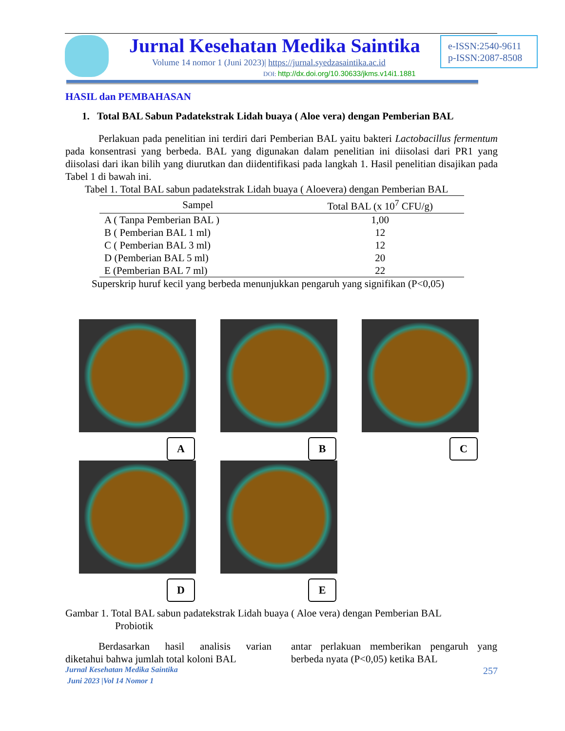Jurnal Kesehatan Medika Saintika
Volume 14 nomor 1 (Juni 2023)| https://jurnal.syedzasaintika.ac.id
DOI: http://dx.doi.org/10.30633/jkms.v14i1.1881
e-ISSN:2540-9611
p-ISSN:2087-8508
HASIL dan PEMBAHASAN
1. Total BAL Sabun Padatekstrak Lidah buaya ( Aloe vera) dengan Pemberian BAL
Perlakuan pada penelitian ini terdiri dari Pemberian BAL yaitu bakteri Lactobacillus fermentum pada konsentrasi yang berbeda. BAL yang digunakan dalam penelitian ini diisolasi dari PR1 yang diisolasi dari ikan bilih yang diurutkan dan diidentifikasi pada langkah 1. Hasil penelitian disajikan pada Tabel 1 di bawah ini.
Tabel 1. Total BAL sabun padatekstrak Lidah buaya ( Aloevera) dengan Pemberian BAL
| Sampel | Total BAL (x 10<sup>7</sup> CFU/g) |
| --- | --- |
| A ( Tanpa Pemberian BAL ) | 1,00 |
| B ( Pemberian BAL 1 ml) | 12 |
| C ( Pemberian BAL 3 ml) | 12 |
| D (Pemberian BAL 5 ml) | 20 |
| E (Pemberian BAL 7 ml) | 22 |
Superskrip huruf kecil yang berbeda menunjukkan pengaruh yang signifikan (P<0,05)
A
B
C
D
E
Gambar 1. Total BAL sabun padatekstrak Lidah buaya ( Aloe vera) dengan Pemberian BAL
Probiotik
Berdasarkan hasil analisis varian diketahui bahwa jumlah total koloni BAL
antar perlakuan memberikan pengaruh yang berbeda nyata (P<0,05) ketika BAL
Jurnal Kesehatan Medika Saintika 257
Juni 2023 |Vol 14 Nomor 1